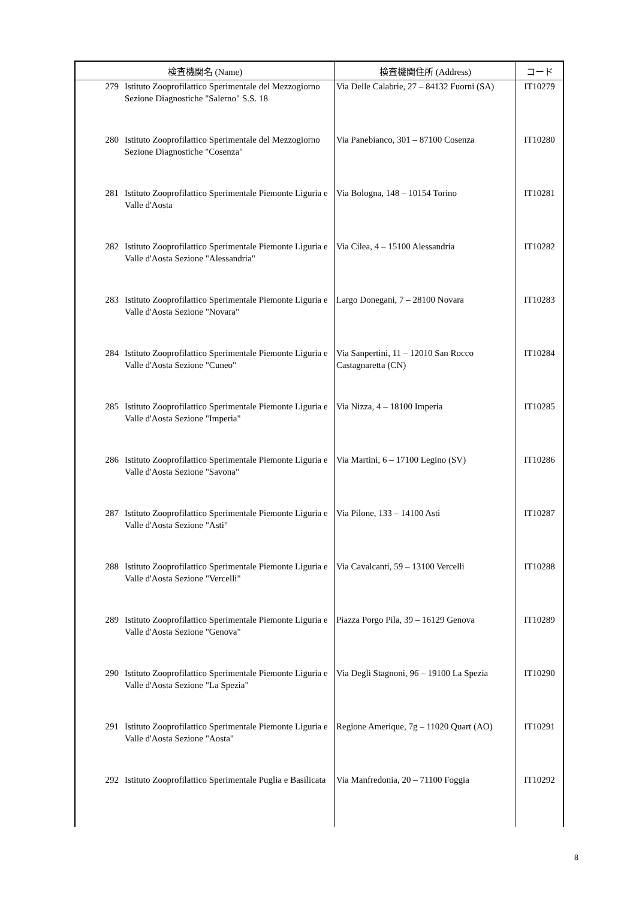| 検査機関名 (Name) | | 検査機関住所 (Address) | コード |
| --- | --- | --- | --- |
| 279 | Istituto Zooprofilattico Sperimentale del Mezzogiorno Sezione Diagnostiche "Salerno" S.S. 18 | Via Delle Calabrie, 27 – 84132 Fuorni (SA) | IT10279 |
| 280 | Istituto Zooprofilattico Sperimentale del Mezzogiorno Sezione Diagnostiche "Cosenza" | Via Panebianco, 301 – 87100 Cosenza | IT10280 |
| 281 | Istituto Zooprofilattico Sperimentale Piemonte Liguria e Valle d'Aosta | Via Bologna, 148 – 10154 Torino | IT10281 |
| 282 | Istituto Zooprofilattico Sperimentale Piemonte Liguria e Valle d'Aosta Sezione "Alessandria" | Via Cilea, 4 – 15100 Alessandria | IT10282 |
| 283 | Istituto Zooprofilattico Sperimentale Piemonte Liguria e Valle d'Aosta Sezione "Novara" | Largo Donegani, 7 – 28100 Novara | IT10283 |
| 284 | Istituto Zooprofilattico Sperimentale Piemonte Liguria e Valle d'Aosta Sezione "Cuneo" | Via Sanpertini, 11 – 12010 San Rocco Castagnaretta (CN) | IT10284 |
| 285 | Istituto Zooprofilattico Sperimentale Piemonte Liguria e Valle d'Aosta Sezione "Imperia" | Via Nizza, 4 – 18100 Imperia | IT10285 |
| 286 | Istituto Zooprofilattico Sperimentale Piemonte Liguria e Valle d'Aosta Sezione "Savona" | Via Martini, 6 – 17100 Legino (SV) | IT10286 |
| 287 | Istituto Zooprofilattico Sperimentale Piemonte Liguria e Valle d'Aosta Sezione "Asti" | Via Pilone, 133 – 14100 Asti | IT10287 |
| 288 | Istituto Zooprofilattico Sperimentale Piemonte Liguria e Valle d'Aosta Sezione "Vercelli" | Via Cavalcanti, 59 – 13100 Vercelli | IT10288 |
| 289 | Istituto Zooprofilattico Sperimentale Piemonte Liguria e Valle d'Aosta Sezione "Genova" | Piazza Porgo Pila, 39 – 16129 Genova | IT10289 |
| 290 | Istituto Zooprofilattico Sperimentale Piemonte Liguria e Valle d'Aosta Sezione "La Spezia" | Via Degli Stagnoni, 96 – 19100 La Spezia | IT10290 |
| 291 | Istituto Zooprofilattico Sperimentale Piemonte Liguria e Valle d'Aosta Sezione "Aosta" | Regione Amerique, 7g – 11020 Quart (AO) | IT10291 |
| 292 | Istituto Zooprofilattico Sperimentale Puglia e Basilicata | Via Manfredonia, 20 – 71100 Foggia | IT10292 |
8